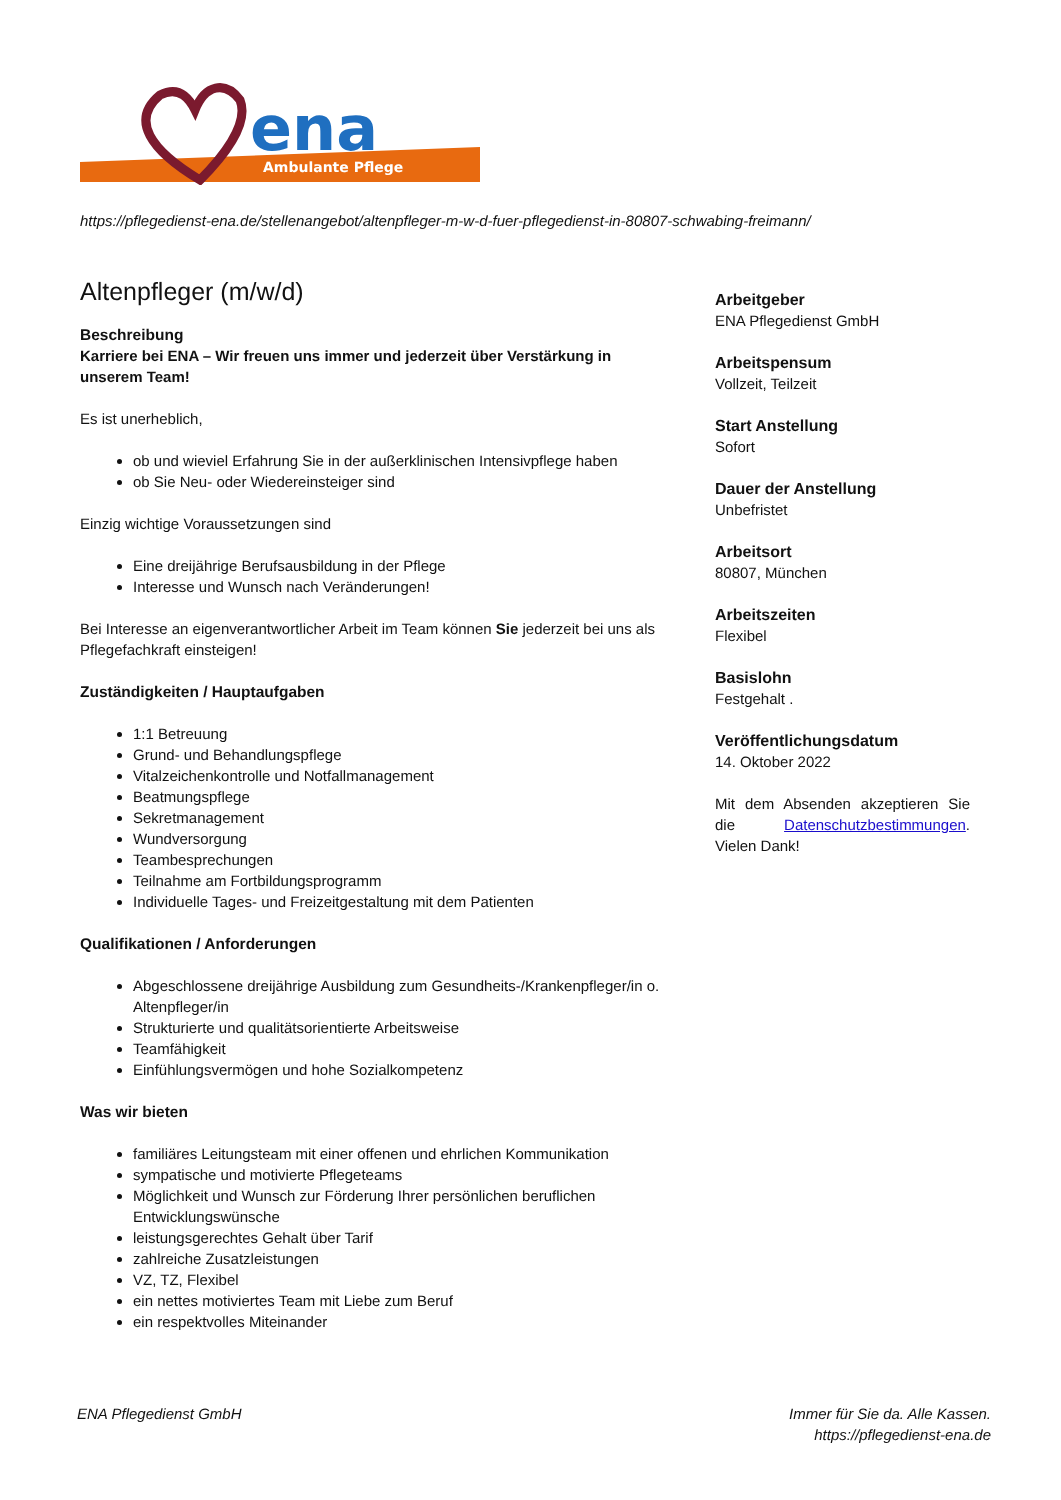ena
Ambulante Pflege
https://pflegedienst-ena.de/stellenangebot/altenpfleger-m-w-d-fuer-pflegedienst-in-80807-schwabing-freimann/
Altenpfleger (m/w/d)
Beschreibung
Karriere bei ENA – Wir freuen uns immer und jederzeit über Verstärkung in unserem Team!
Es ist unerheblich,
ob und wieviel Erfahrung Sie in der außerklinischen Intensivpflege haben
ob Sie Neu- oder Wiedereinsteiger sind
Einzig wichtige Voraussetzungen sind
Eine dreijährige Berufsausbildung in der Pflege
Interesse und Wunsch nach Veränderungen!
Bei Interesse an eigenverantwortlicher Arbeit im Team können Sie jederzeit bei uns als Pflegefachkraft einsteigen!
Zuständigkeiten / Hauptaufgaben
1:1 Betreuung
Grund- und Behandlungspflege
Vitalzeichenkontrolle und Notfallmanagement
Beatmungspflege
Sekretmanagement
Wundversorgung
Teambesprechungen
Teilnahme am Fortbildungsprogramm
Individuelle Tages- und Freizeitgestaltung mit dem Patienten
Qualifikationen / Anforderungen
Abgeschlossene dreijährige Ausbildung zum Gesundheits-/Krankenpfleger/in o. Altenpfleger/in
Strukturierte und qualitätsorientierte Arbeitsweise
Teamfähigkeit
Einfühlungsvermögen und hohe Sozialkompetenz
Was wir bieten
familiäres Leitungsteam mit einer offenen und ehrlichen Kommunikation
sympatische und motivierte Pflegeteams
Möglichkeit und Wunsch zur Förderung Ihrer persönlichen beruflichen Entwicklungswünsche
leistungsgerechtes Gehalt über Tarif
zahlreiche Zusatzleistungen
VZ, TZ, Flexibel
ein nettes motiviertes Team mit Liebe zum Beruf
ein respektvolles Miteinander
Arbeitgeber
ENA Pflegedienst GmbH
Arbeitspensum
Vollzeit, Teilzeit
Start Anstellung
Sofort
Dauer der Anstellung
Unbefristet
Arbeitsort
80807, München
Arbeitszeiten
Flexibel
Basislohn
Festgehalt .
Veröffentlichungsdatum
14. Oktober 2022
Mit dem Absenden akzeptieren Sie die Datenschutzbestimmungen. Vielen Dank!
ENA Pflegedienst GmbH Immer für Sie da. Alle Kassen.
https://pflegedienst-ena.de